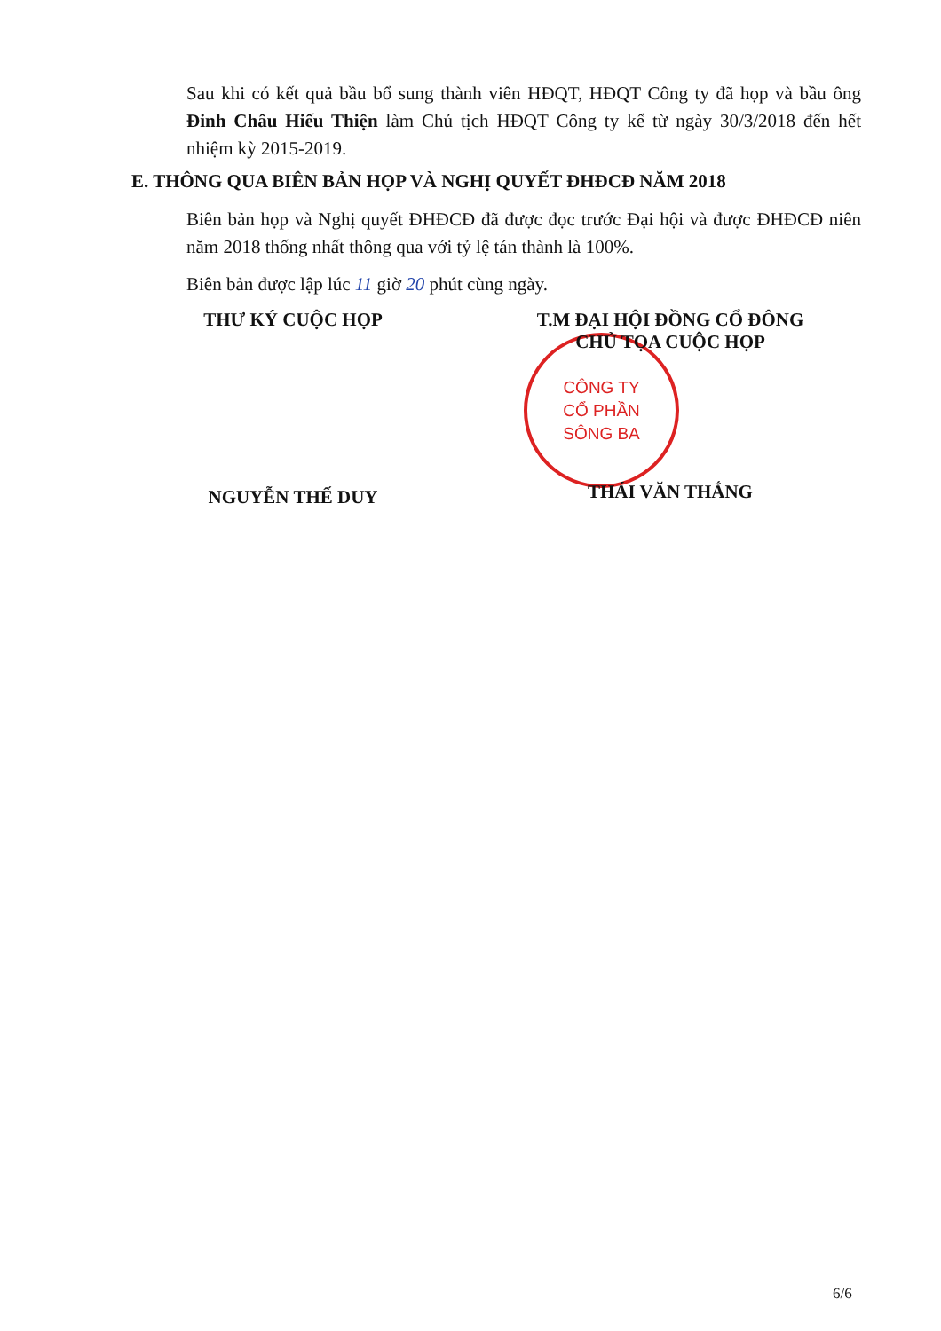Sau khi có kết quả bầu bổ sung thành viên HĐQT, HĐQT Công ty đã họp và bầu ông Đinh Châu Hiếu Thiện làm Chủ tịch HĐQT Công ty kể từ ngày 30/3/2018 đến hết nhiệm kỳ 2015-2019.
E. THÔNG QUA BIÊN BẢN HỌP VÀ NGHỊ QUYẾT ĐHĐCĐ NĂM 2018
Biên bản họp và Nghị quyết ĐHĐCĐ đã được đọc trước Đại hội và được ĐHĐCĐ niên năm 2018 thống nhất thông qua với tỷ lệ tán thành là 100%.
Biên bản được lập lúc 11 giờ 20 phút cùng ngày.
CÔNG TY
CỔ PHẦN
SÔNG BA
THƯ KÝ CUỘC HỌP
NGUYỄN THẾ DUY
T.M ĐẠI HỘI ĐỒNG CỔ ĐÔNG
CHỦ TỌA CUỘC HỌP
THÁI VĂN THẮNG
6/6